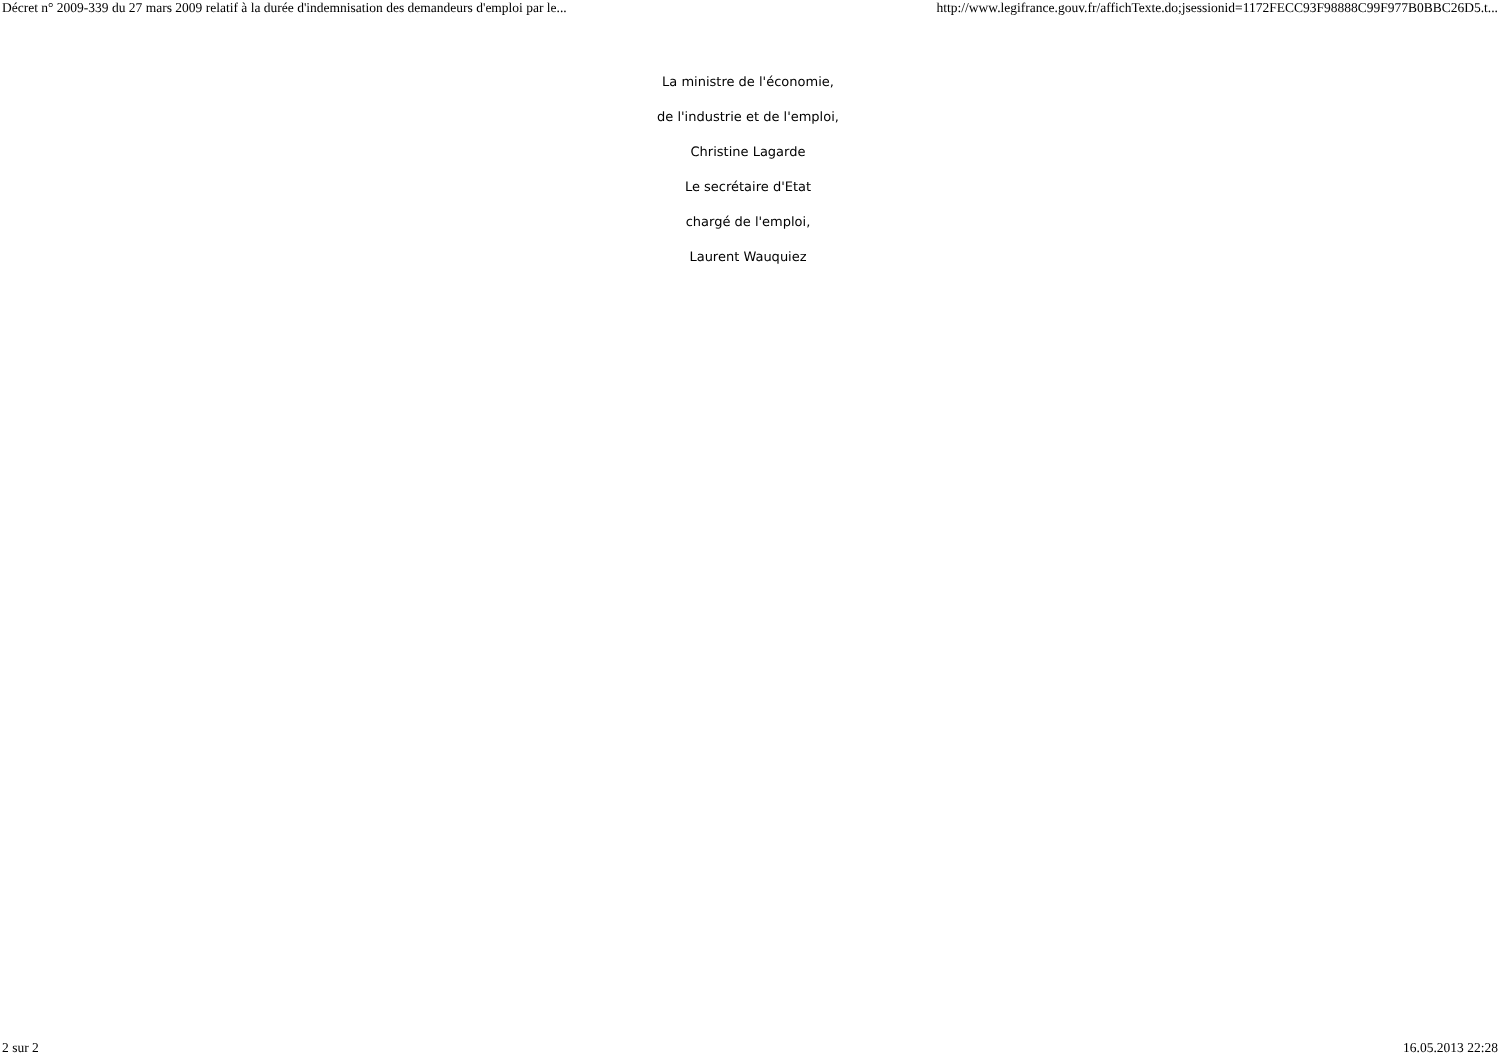Décret n° 2009-339 du 27 mars 2009 relatif à la durée d'indemnisation des demandeurs d'emploi par le... http://www.legifrance.gouv.fr/affichTexte.do;jsessionid=1172FECC93F98888C99F977B0BBC26D5.t...
La ministre de l'économie,
de l'industrie et de l'emploi,
Christine Lagarde
Le secrétaire d'Etat
chargé de l'emploi,
Laurent Wauquiez
2 sur 2 16.05.2013 22:28